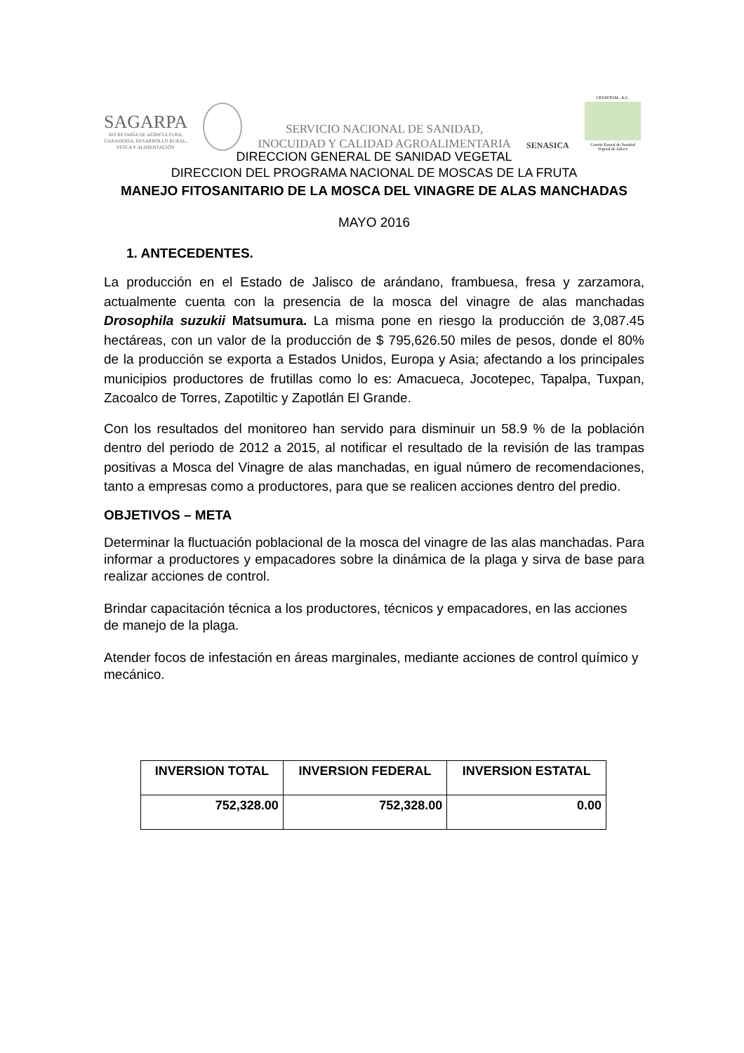SAGARPA
SECRETARÍA DE AGRICULTURA,
GANADERÍA, DESARROLLO RURAL,
PESCA Y ALIMENTACIÓN
SERVICIO NACIONAL DE SANIDAD,
INOCUIDAD Y CALIDAD AGROALIMENTARIA
SENASICA
CESAVEJAL, A.C.
Comité Estatal de Sanidad Vegetal de Jalisco
DIRECCION GENERAL DE SANIDAD VEGETAL
DIRECCION DEL PROGRAMA NACIONAL DE MOSCAS DE LA FRUTA
MANEJO FITOSANITARIO DE LA MOSCA DEL VINAGRE DE ALAS MANCHADAS
MAYO 2016
1. ANTECEDENTES.
La producción en el Estado de Jalisco de arándano, frambuesa, fresa y zarzamora, actualmente cuenta con la presencia de la mosca del vinagre de alas manchadas Drosophila suzukii Matsumura. La misma pone en riesgo la producción de 3,087.45 hectáreas, con un valor de la producción de $ 795,626.50 miles de pesos, donde el 80% de la producción se exporta a Estados Unidos, Europa y Asia; afectando a los principales municipios productores de frutillas como lo es: Amacueca, Jocotepec, Tapalpa, Tuxpan, Zacoalco de Torres, Zapotiltic y Zapotlán El Grande.
Con los resultados del monitoreo han servido para disminuir un 58.9 % de la población dentro del periodo de 2012 a 2015, al notificar el resultado de la revisión de las trampas positivas a Mosca del Vinagre de alas manchadas, en igual número de recomendaciones, tanto a empresas como a productores, para que se realicen acciones dentro del predio.
OBJETIVOS – META
Determinar la fluctuación poblacional de la mosca del vinagre de las alas manchadas. Para informar a productores y empacadores sobre la dinámica de la plaga y sirva de base para realizar acciones de control.
Brindar capacitación técnica a los productores, técnicos y empacadores, en las acciones de manejo de la plaga.
Atender focos de infestación en áreas marginales, mediante acciones de control químico y mecánico.
| INVERSION TOTAL | INVERSION FEDERAL | INVERSION ESTATAL |
| --- | --- | --- |
| 752,328.00 | 752,328.00 | 0.00 |